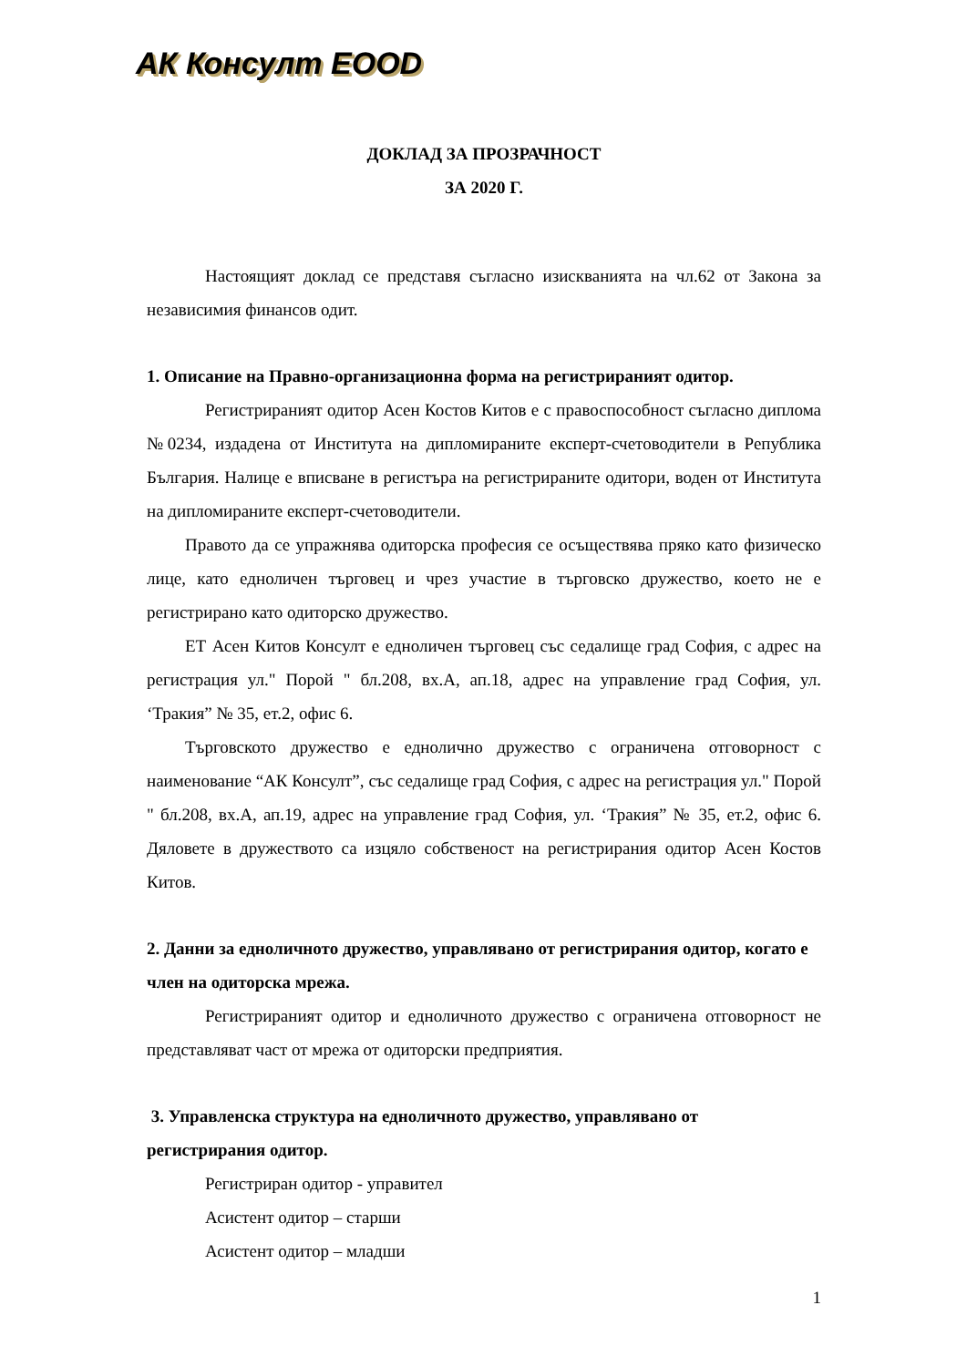АК Консулт EOOD
ДОКЛАД ЗА ПРОЗРАЧНОСТ
ЗА 2020 Г.
Настоящият доклад се представя съгласно изискванията на чл.62 от Закона за независимия финансов одит.
1. Описание на Правно-организационна форма на регистрираният одитор.
Регистрираният одитор Асен Костов Китов е с правоспособност съгласно диплома №0234, издадена от Института на дипломираните експерт-счетоводители в Република България. Налице е вписване в регистъра на регистрираните одитори, воден от Института на дипломираните експерт-счетоводители.
Правото да се упражнява одиторска професия се осъществява пряко като физическо лице, като едноличен търговец и чрез участие в търговско дружество, което не е регистрирано като одиторско дружество.
ЕТ Асен Китов Консулт е едноличен търговец със седалище град София, с адрес на регистрация ул." Порой " бл.208, вх.А, ап.18, адрес на управление град София, ул. ‘Тракия” № 35, ет.2, офис 6.
Търговското дружество е еднолично дружество с ограничена отговорност с наименование “АК Консулт”, със седалище град София, с адрес на регистрация ул." Порой " бл.208, вх.А, ап.19, адрес на управление град София, ул. ‘Тракия” № 35, ет.2, офис 6. Дяловете в дружеството са изцяло собственост на регистрирания одитор Асен Костов Китов.
2. Данни за едноличното дружество, управлявано от регистрирания одитор, когато е член на одиторска мрежа.
Регистрираният одитор и едноличното дружество с ограничена отговорност не представляват част от мрежа от одиторски предприятия.
3. Управленска структура на едноличното дружество, управлявано от регистрирания одитор.
Регистриран одитор - управител
Асистент одитор – старши
Асистент одитор – младши
1